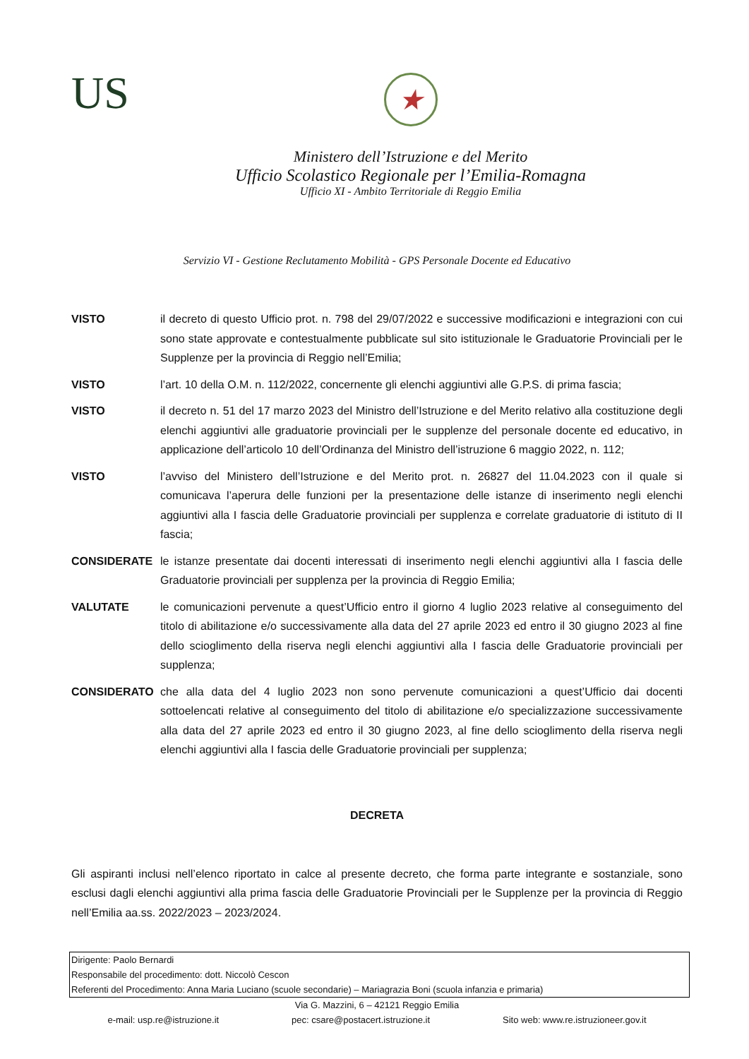US
★
Ministero dell’Istruzione e del Merito
Ufficio Scolastico Regionale per l’Emilia-Romagna
Ufficio XI - Ambito Territoriale di Reggio Emilia
Servizio VI - Gestione Reclutamento Mobilità - GPS Personale Docente ed Educativo
VISTO il decreto di questo Ufficio prot. n. 798 del 29/07/2022 e successive modificazioni e integrazioni con cui sono state approvate e contestualmente pubblicate sul sito istituzionale le Graduatorie Provinciali per le Supplenze per la provincia di Reggio nell’Emilia;
VISTO l’art. 10 della O.M. n. 112/2022, concernente gli elenchi aggiuntivi alle G.P.S. di prima fascia;
VISTO il decreto n. 51 del 17 marzo 2023 del Ministro dell’Istruzione e del Merito relativo alla costituzione degli elenchi aggiuntivi alle graduatorie provinciali per le supplenze del personale docente ed educativo, in applicazione dell’articolo 10 dell’Ordinanza del Ministro dell’istruzione 6 maggio 2022, n. 112;
VISTO l’avviso del Ministero dell’Istruzione e del Merito prot. n. 26827 del 11.04.2023 con il quale si comunicava l’aperura delle funzioni per la presentazione delle istanze di inserimento negli elenchi aggiuntivi alla I fascia delle Graduatorie provinciali per supplenza e correlate graduatorie di istituto di II fascia;
CONSIDERATE le istanze presentate dai docenti interessati di inserimento negli elenchi aggiuntivi alla I fascia delle Graduatorie provinciali per supplenza per la provincia di Reggio Emilia;
VALUTATE le comunicazioni pervenute a quest’Ufficio entro il giorno 4 luglio 2023 relative al conseguimento del titolo di abilitazione e/o successivamente alla data del 27 aprile 2023 ed entro il 30 giugno 2023 al fine dello scioglimento della riserva negli elenchi aggiuntivi alla I fascia delle Graduatorie provinciali per supplenza;
CONSIDERATO che alla data del 4 luglio 2023 non sono pervenute comunicazioni a quest’Ufficio dai docenti sottoelencati relative al conseguimento del titolo di abilitazione e/o specializzazione successivamente alla data del 27 aprile 2023 ed entro il 30 giugno 2023, al fine dello scioglimento della riserva negli elenchi aggiuntivi alla I fascia delle Graduatorie provinciali per supplenza;
DECRETA
Gli aspiranti inclusi nell’elenco riportato in calce al presente decreto, che forma parte integrante e sostanziale, sono esclusi dagli elenchi aggiuntivi alla prima fascia delle Graduatorie Provinciali per le Supplenze per la provincia di Reggio nell’Emilia aa.ss. 2022/2023 – 2023/2024.
Dirigente: Paolo Bernardi
Responsabile del procedimento: dott. Niccolò Cescon
Referenti del Procedimento: Anna Maria Luciano (scuole secondarie) – Mariagrazia Boni (scuola infanzia e primaria)
Via G. Mazzini, 6 – 42121 Reggio Emilia
e-mail: usp.re@istruzione.it pec: csare@postacert.istruzione.it Sito web: www.re.istruzioneer.gov.it